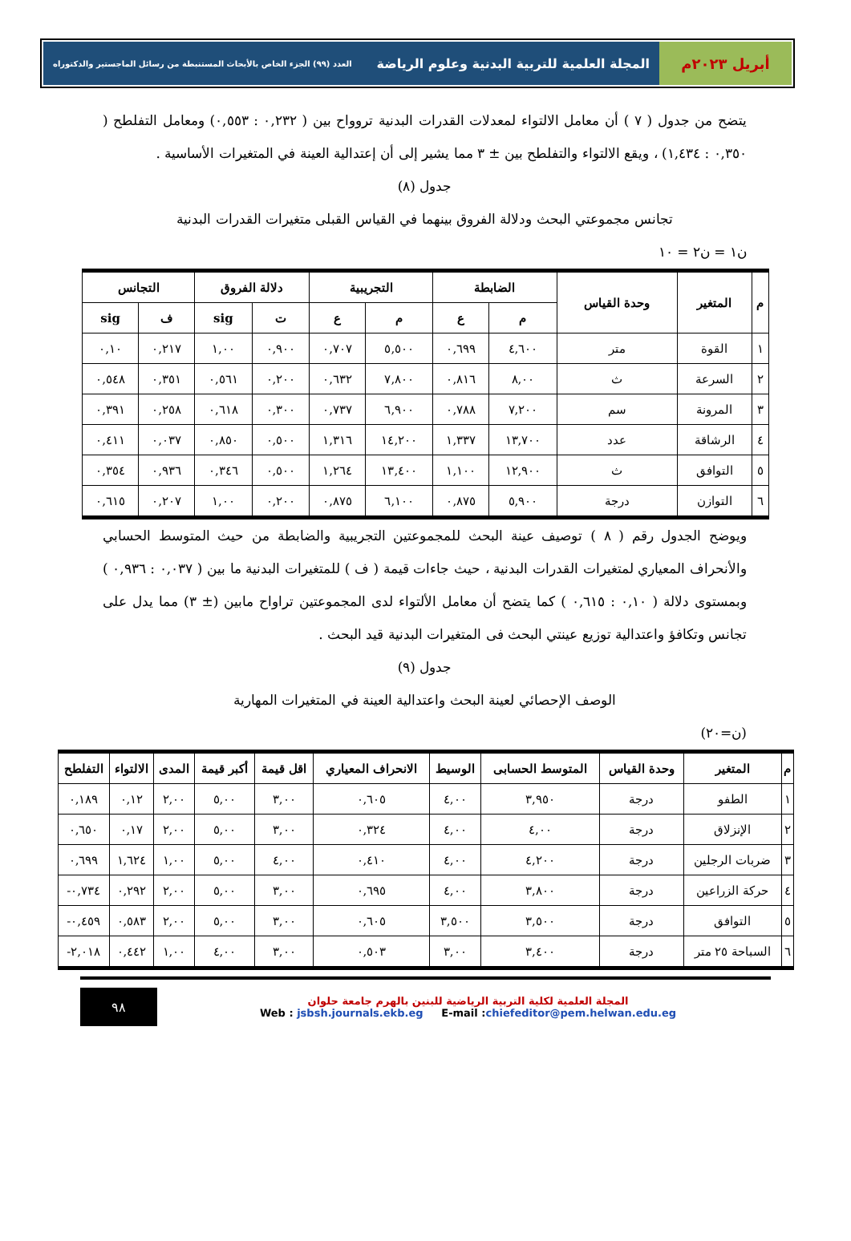أبريل ٢٠٢٣م المجلة العلمية للتربية البدنية وعلوم الرياضة العدد (٩٩) الجزء الخاص بالأبحاث المستنبطة من رسائل الماجستير والدكتوراه
يتضح من جدول ( ٧ ) أن معامل الالتواء لمعدلات القدرات البدنية تروواح بين ( ٠,٢٣٢ : ٠,٥٥٣) ومعامل التفلطح ( ٠,٣٥٠ : ١,٤٣٤) ، ويقع الالتواء والتفلطح بين ± ٣ مما يشير إلى أن إعتدالية العينة في المتغيرات الأساسية .
جدول (٨)
تجانس مجموعتي البحث ودلالة الفروق بينهما في القياس القبلى متغيرات القدرات البدنية
ن١ = ن٢ = ١٠
| م | المتغير | وحدة القياس | الضابطة | | التجريبية | | دلالة الفروق | | التجانس | |
| --- | --- | --- | --- | --- | --- | --- | --- | --- | --- | --- |
| | | | م | ع | م | ع | ت | sig | ف | sig |
| ١ | القوة | متر | ٤,٦٠٠ | ٠,٦٩٩ | ٥,٥٠٠ | ٠,٧٠٧ | ٠,٩٠٠ | ١,٠٠ | ٠,٢١٧ | ٠,١٠ |
| ٢ | السرعة | ث | ٨,٠٠ | ٠,٨١٦ | ٧,٨٠٠ | ٠,٦٣٢ | ٠,٢٠٠ | ٠,٥٦١ | ٠,٣٥١ | ٠,٥٤٨ |
| ٣ | المرونة | سم | ٧,٢٠٠ | ٠,٧٨٨ | ٦,٩٠٠ | ٠,٧٣٧ | ٠,٣٠٠ | ٠,٦١٨ | ٠,٢٥٨ | ٠,٣٩١ |
| ٤ | الرشاقة | عدد | ١٣,٧٠٠ | ١,٣٣٧ | ١٤,٢٠٠ | ١,٣١٦ | ٠,٥٠٠ | ٠,٨٥٠ | ٠,٠٣٧ | ٠,٤١١ |
| ٥ | التوافق | ث | ١٢,٩٠٠ | ١,١٠٠ | ١٣,٤٠٠ | ١,٢٦٤ | ٠,٥٠٠ | ٠,٣٤٦ | ٠,٩٣٦ | ٠,٣٥٤ |
| ٦ | التوازن | درجة | ٥,٩٠٠ | ٠,٨٧٥ | ٦,١٠٠ | ٠,٨٧٥ | ٠,٢٠٠ | ١,٠٠ | ٠,٢٠٧ | ٠,٦١٥ |
ويوضح الجدول رقم ( ٨ ) توصيف عينة البحث للمجموعتين التجريبية والضابطة من حيث المتوسط الحسابي والأنحراف المعياري لمتغيرات القدرات البدنية ، حيث جاءات قيمة ( ف ) للمتغيرات البدنية ما بين ( ٠,٠٣٧ : ٠,٩٣٦ ) وبمستوى دلالة ( ٠,١٠ : ٠,٦١٥ ) كما يتضح أن معامل الألتواء لدى المجموعتين تراواح مابين (± ٣) مما يدل على تجانس وتكافؤ واعتدالية توزيع عينتي البحث فى المتغيرات البدنية قيد البحث .
جدول (٩)
الوصف الإحصائي لعينة البحث واعتدالية العينة في المتغيرات المهارية
(ن=٢٠)
| م | المتغير | وحدة القياس | المتوسط الحسابى | الوسيط | الانحراف المعياري | اقل قيمة | أكبر قيمة | المدى | الالتواء | التفلطح |
| --- | --- | --- | --- | --- | --- | --- | --- | --- | --- | --- |
| ١ | الطفو | درجة | ٣,٩٥٠ | ٤,٠٠ | ٠,٦٠٥ | ٣,٠٠ | ٥,٠٠ | ٢,٠٠ | ٠,١٢ | ٠,١٨٩ |
| ٢ | الإنزلاق | درجة | ٤,٠٠ | ٤,٠٠ | ٠,٣٢٤ | ٣,٠٠ | ٥,٠٠ | ٢,٠٠ | ٠,١٧ | ٠,٦٥٠ |
| ٣ | ضربات الرجلين | درجة | ٤,٢٠٠ | ٤,٠٠ | ٠,٤١٠ | ٤,٠٠ | ٥,٠٠ | ١,٠٠ | ١,٦٢٤ | ٠,٦٩٩ |
| ٤ | حركة الزراعين | درجة | ٣,٨٠٠ | ٤,٠٠ | ٠,٦٩٥ | ٣,٠٠ | ٥,٠٠ | ٢,٠٠ | ٠,٢٩٢ | ٠,٧٣٤- |
| ٥ | التوافق | درجة | ٣,٥٠٠ | ٣,٥٠٠ | ٠,٦٠٥ | ٣,٠٠ | ٥,٠٠ | ٢,٠٠ | ٠,٥٨٣ | ٠,٤٥٩- |
| ٦ | السباحة ٢٥ متر | درجة | ٣,٤٠٠ | ٣,٠٠ | ٠,٥٠٣ | ٣,٠٠ | ٤,٠٠ | ١,٠٠ | ٠,٤٤٢ | ٢,٠١٨- |
المجلة العلمية لكلية التربية الرياضية للبنين بالهرم جامعة حلوان
Web : jsbsh.journals.ekb.eg E-mail :chiefeditor@pem.helwan.edu.eg
٩٨